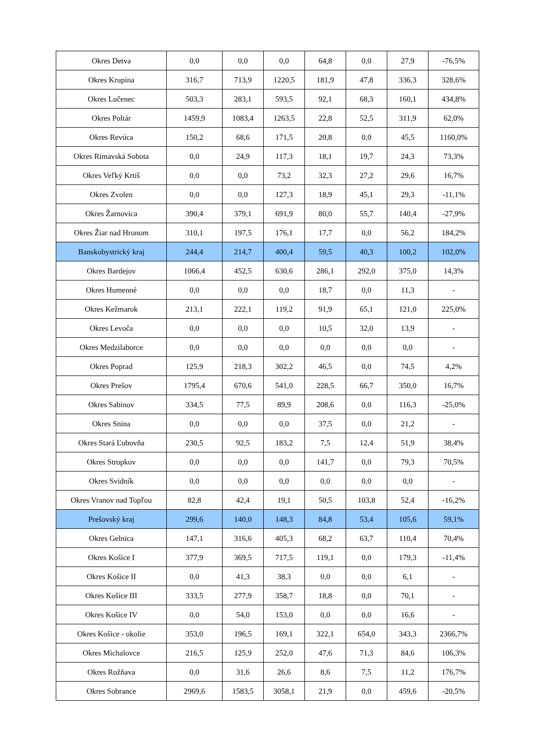| Okres Detva | 0,0 | 0,0 | 0,0 | 64,8 | 0,0 | 27,9 | -76,5% |
| Okres Krupina | 316,7 | 713,9 | 1220,5 | 181,9 | 47,8 | 336,3 | 328,6% |
| Okres Lučenec | 503,3 | 283,1 | 593,5 | 92,1 | 68,3 | 160,1 | 434,8% |
| Okres Poltár | 1459,9 | 1083,4 | 1263,5 | 22,8 | 52,5 | 311,9 | 62,0% |
| Okres Revúca | 150,2 | 68,6 | 171,5 | 20,8 | 0,0 | 45,5 | 1160,0% |
| Okres Rimavská Sobota | 0,0 | 24,9 | 117,3 | 18,1 | 19,7 | 24,3 | 73,3% |
| Okres Veľký Krtíš | 0,0 | 0,0 | 73,2 | 32,3 | 27,2 | 29,6 | 16,7% |
| Okres Zvolen | 0,0 | 0,0 | 127,3 | 18,9 | 45,1 | 29,3 | -11,1% |
| Okres Žarnovica | 390,4 | 379,1 | 691,9 | 80,0 | 55,7 | 140,4 | -27,9% |
| Okres Žiar nad Hronom | 310,1 | 197,5 | 176,1 | 17,7 | 0,0 | 56,2 | 184,2% |
| Banskobystrický kraj | 244,4 | 214,7 | 400,4 | 59,5 | 40,3 | 100,2 | 102,0% |
| Okres Bardejov | 1066,4 | 452,5 | 630,6 | 286,1 | 292,0 | 375,0 | 14,3% |
| Okres Humenné | 0,0 | 0,0 | 0,0 | 18,7 | 0,0 | 11,3 | - |
| Okres Kežmarok | 213,1 | 222,1 | 119,2 | 91,9 | 65,1 | 121,0 | 225,0% |
| Okres Levoča | 0,0 | 0,0 | 0,0 | 10,5 | 32,0 | 13,9 | - |
| Okres Medzilaborce | 0,0 | 0,0 | 0,0 | 0,0 | 0,0 | 0,0 | - |
| Okres Poprad | 125,9 | 218,3 | 302,2 | 46,5 | 0,0 | 74,5 | 4,2% |
| Okres Prešov | 1795,4 | 670,6 | 541,0 | 228,5 | 66,7 | 350,0 | 16,7% |
| Okres Sabinov | 334,5 | 77,5 | 89,9 | 208,6 | 0,0 | 116,3 | -25,0% |
| Okres Snina | 0,0 | 0,0 | 0,0 | 37,5 | 0,0 | 21,2 | - |
| Okres Stará Ľubovňa | 230,5 | 92,5 | 183,2 | 7,5 | 12,4 | 51,9 | 38,4% |
| Okres Stropkov | 0,0 | 0,0 | 0,0 | 141,7 | 0,0 | 79,3 | 70,5% |
| Okres Svidník | 0,0 | 0,0 | 0,0 | 0,0 | 0,0 | 0,0 | - |
| Okres Vranov nad Topľou | 82,8 | 42,4 | 19,1 | 50,5 | 103,8 | 52,4 | -16,2% |
| Prešovský kraj | 299,6 | 140,0 | 148,3 | 84,8 | 53,4 | 105,6 | 59,1% |
| Okres Gelnica | 147,1 | 316,6 | 405,3 | 68,2 | 63,7 | 110,4 | 70,4% |
| Okres Košice I | 377,9 | 369,5 | 717,5 | 119,1 | 0,0 | 179,3 | -11,4% |
| Okres Košice II | 0,0 | 41,3 | 38,3 | 0,0 | 0,0 | 6,1 | - |
| Okres Košice III | 333,5 | 277,9 | 358,7 | 18,8 | 0,0 | 70,1 | - |
| Okres Košice IV | 0,0 | 54,0 | 153,0 | 0,0 | 0,0 | 16,6 | - |
| Okres Košice - okolie | 353,0 | 196,5 | 169,1 | 322,1 | 654,0 | 343,3 | 2366,7% |
| Okres Michalovce | 216,5 | 125,9 | 252,0 | 47,6 | 71,3 | 84,6 | 106,3% |
| Okres Rožňava | 0,0 | 31,6 | 26,6 | 8,6 | 7,5 | 11,2 | 176,7% |
| Okres Sobrance | 2969,6 | 1583,5 | 3058,1 | 21,9 | 0,0 | 459,6 | -20,5% |